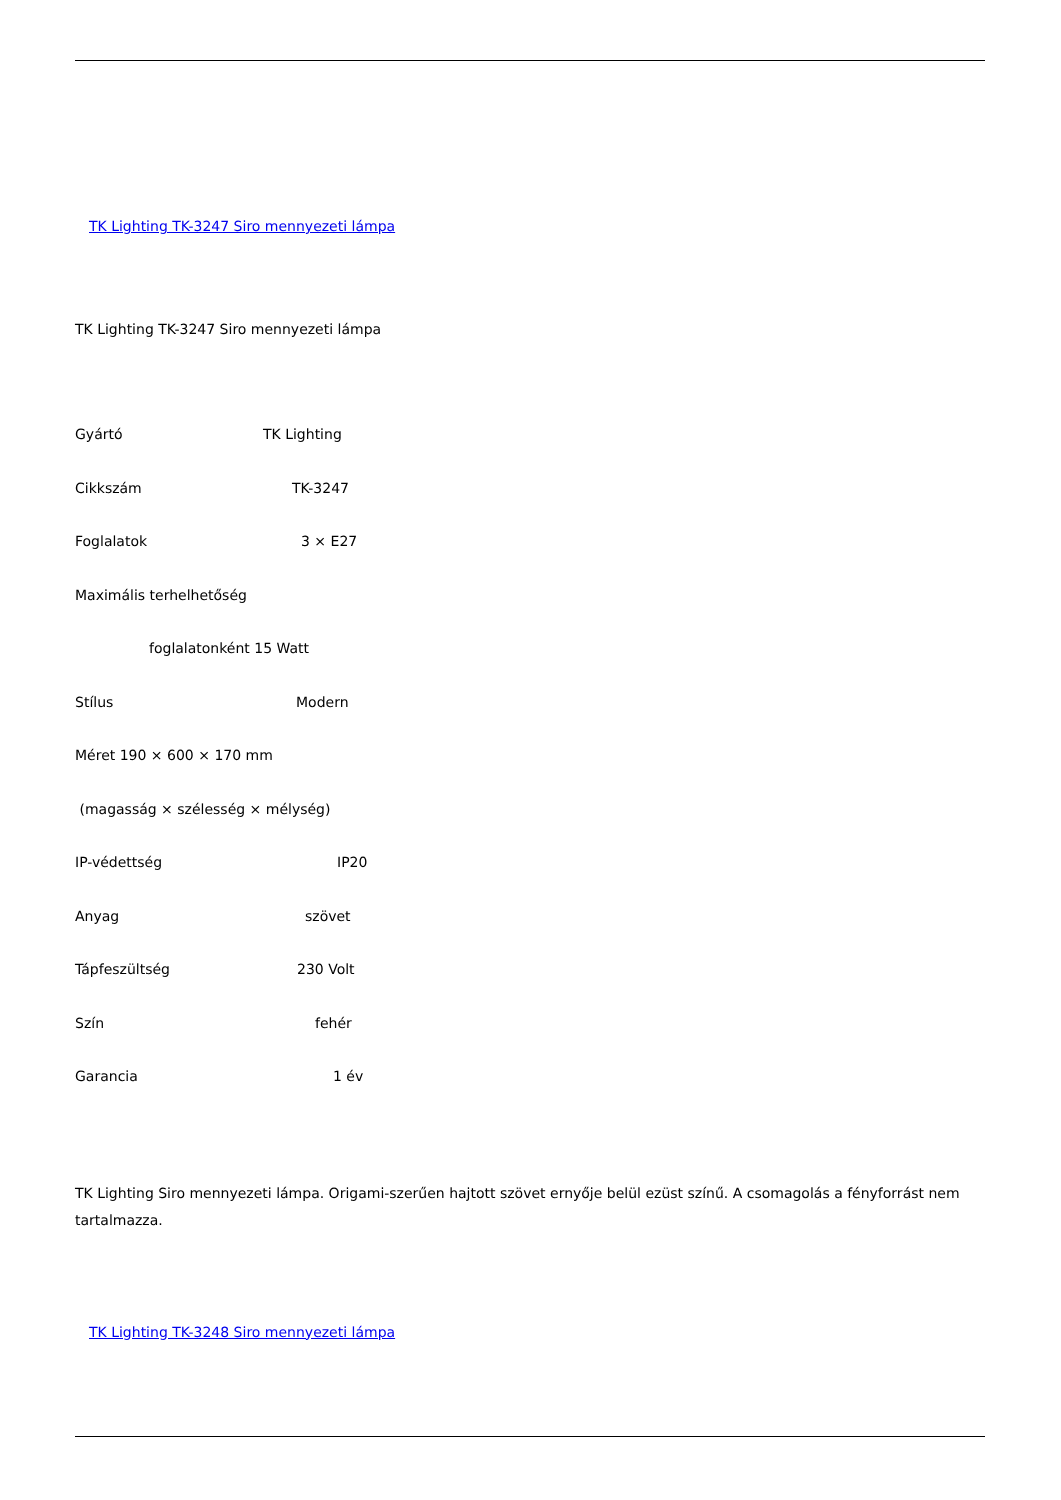TK Lighting TK-3247 Siro mennyezeti lámpa
TK Lighting TK-3247 Siro mennyezeti lámpa
Gyártó TK Lighting
Cikkszám TK-3247
Foglalatok 3 × E27
Maximális terhelhetőség
foglalatonként 15 Watt
Stílus Modern
Méret 190 × 600 × 170 mm
(magasság × szélesség × mélység)
IP-védettség IP20
Anyag szövet
Tápfeszültség 230 Volt
Szín fehér
Garancia 1 év
TK Lighting Siro mennyezeti lámpa. Origami-szerűen hajtott szövet ernyője belül ezüst színű. A csomagolás a fényforrást nem tartalmazza.
TK Lighting TK-3248 Siro mennyezeti lámpa